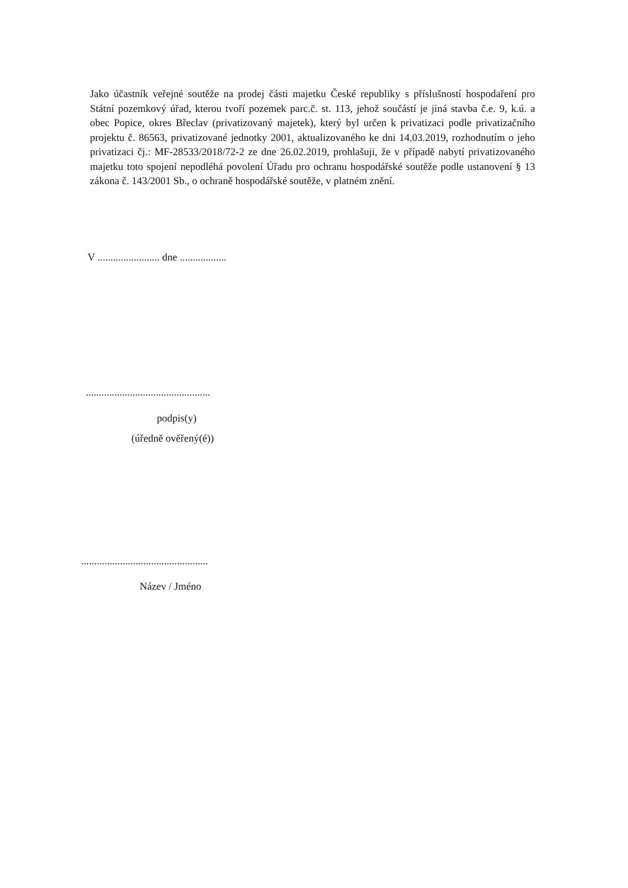Jako účastník veřejné soutěže na prodej části majetku České republiky s příslušností hospodaření pro Státní pozemkový úřad, kterou tvoří pozemek parc.č. st. 113, jehož součástí je jiná stavba č.e. 9, k.ú. a obec Popice, okres Břeclav (privatizovaný majetek), který byl určen k privatizaci podle privatizačního projektu č. 86563, privatizované jednotky 2001, aktualizovaného ke dni 14.03.2019, rozhodnutím o jeho privatizaci čj.: MF-28533/2018/72-2 ze dne 26.02.2019, prohlašuji, že v případě nabytí privatizovaného majetku toto spojení nepodléhá povolení Úřadu pro ochranu hospodářské soutěže podle ustanovení § 13 zákona č. 143/2001 Sb., o ochraně hospodářské soutěže, v platném znění.
V ........................ dne ..................
................................................
podpis(y)
(úředně ověřený(é))
.................................................
Název / Jméno